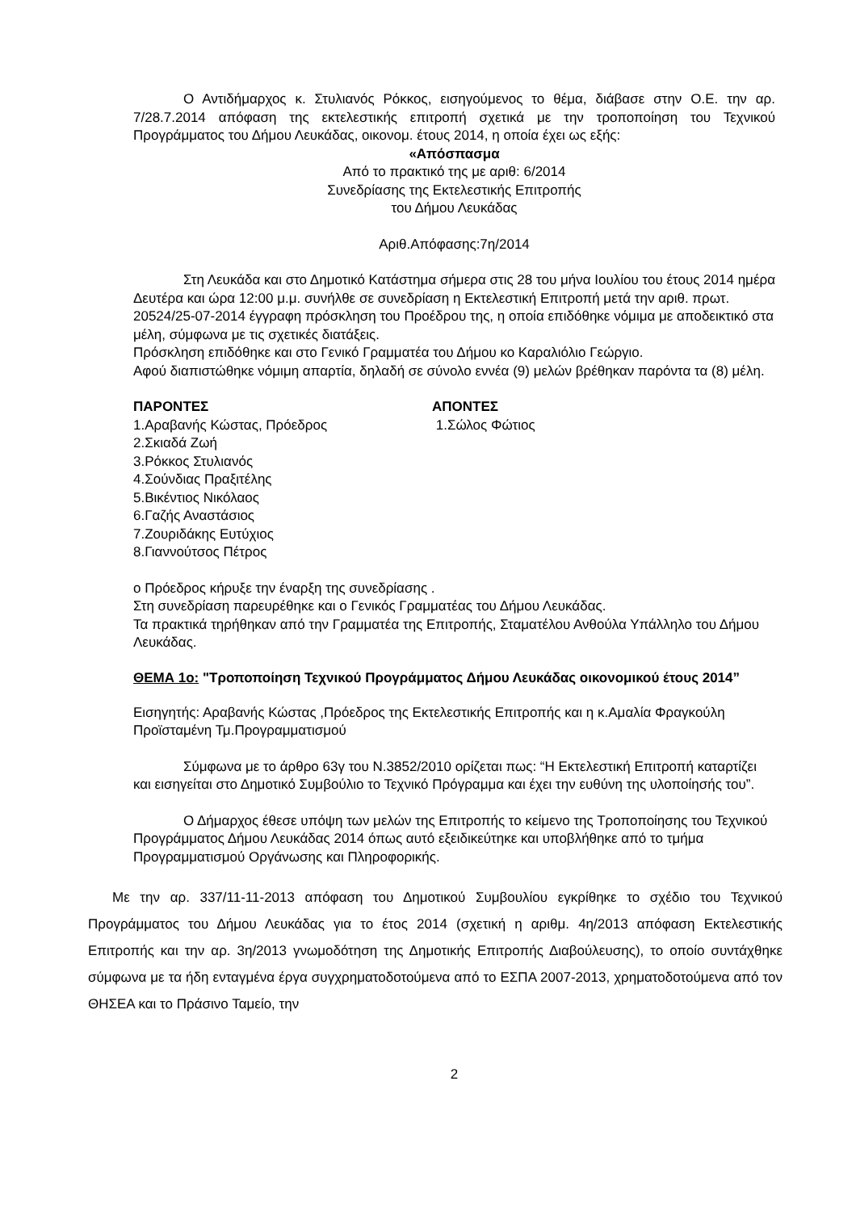Ο Αντιδήμαρχος κ. Στυλιανός Ρόκκος, εισηγούμενος το θέμα, διάβασε στην Ο.Ε. την αρ. 7/28.7.2014 απόφαση της εκτελεστικής επιτροπή σχετικά με την τροποποίηση του Τεχνικού Προγράμματος του Δήμου Λευκάδας, οικονομ. έτους 2014, η οποία έχει ως εξής:
«Απόσπασμα
Από το πρακτικό της με αριθ: 6/2014
Συνεδρίασης της Εκτελεστικής Επιτροπής
του Δήμου Λευκάδας
Αριθ.Απόφασης:7η/2014
Στη Λευκάδα και στο Δημοτικό Κατάστημα σήμερα στις 28 του μήνα Ιουλίου του έτους 2014 ημέρα Δευτέρα και ώρα 12:00 μ.μ. συνήλθε σε συνεδρίαση η Εκτελεστική Επιτροπή μετά την αριθ. πρωτ. 20524/25-07-2014 έγγραφη πρόσκληση του Προέδρου της, η οποία επιδόθηκε νόμιμα με αποδεικτικό στα μέλη, σύμφωνα με τις σχετικές διατάξεις.
Πρόσκληση επιδόθηκε και στο Γενικό Γραμματέα του Δήμου κο Καραλιόλιο Γεώργιο.
Αφού διαπιστώθηκε νόμιμη απαρτία, δηλαδή σε σύνολο εννέα (9) μελών βρέθηκαν παρόντα τα (8) μέλη.
ΠΑΡΟΝΤΕΣ
1.Αραβανής Κώστας, Πρόεδρος
2.Σκιαδά Ζωή
3.Ρόκκος Στυλιανός
4.Σούνδιας Πραξιτέλης
5.Βικέντιος Νικόλαος
6.Γαζής Αναστάσιος
7.Ζουριδάκης Ευτύχιος
8.Γιαννούτσος Πέτρος
ΑΠΟΝΤΕΣ
1.Σώλος Φώτιος
ο Πρόεδρος κήρυξε την έναρξη της συνεδρίασης .
Στη συνεδρίαση παρευρέθηκε και ο Γενικός Γραμματέας του Δήμου Λευκάδας.
Τα πρακτικά τηρήθηκαν από την Γραμματέα της Επιτροπής, Σταματέλου Ανθούλα Υπάλληλο του Δήμου Λευκάδας.
ΘΕΜΑ 1ο: "Τροποποίηση Τεχνικού Προγράμματος Δήμου Λευκάδας οικονομικού έτους 2014”
Εισηγητής: Αραβανής Κώστας ,Πρόεδρος της Εκτελεστικής Επιτροπής και η κ.Αμαλία Φραγκούλη Προϊσταμένη Τμ.Προγραμματισμού
Σύμφωνα με το άρθρο 63γ του Ν.3852/2010 ορίζεται πως: “Η Εκτελεστική Επιτροπή καταρτίζει και εισηγείται στο Δημοτικό Συμβούλιο το Τεχνικό Πρόγραμμα και έχει την ευθύνη της υλοποίησής του”.
Ο Δήμαρχος έθεσε υπόψη των μελών της Επιτροπής το κείμενο της Τροποποίησης του Τεχνικού Προγράμματος Δήμου Λευκάδας 2014 όπως αυτό εξειδικεύτηκε και υποβλήθηκε από το τμήμα Προγραμματισμού Οργάνωσης και Πληροφορικής.
Με την αρ. 337/11-11-2013 απόφαση του Δημοτικού Συμβουλίου εγκρίθηκε το σχέδιο του Τεχνικού Προγράμματος του Δήμου Λευκάδας για το έτος 2014 (σχετική η αριθμ. 4η/2013 απόφαση Εκτελεστικής Επιτροπής και την αρ. 3η/2013 γνωμοδότηση της Δημοτικής Επιτροπής Διαβούλευσης), το οποίο συντάχθηκε σύμφωνα με τα ήδη ενταγμένα έργα συγχρηματοδοτούμενα από το ΕΣΠΑ 2007-2013, χρηματοδοτούμενα από τον ΘΗΣΕΑ και το Πράσινο Ταμείο, την
2